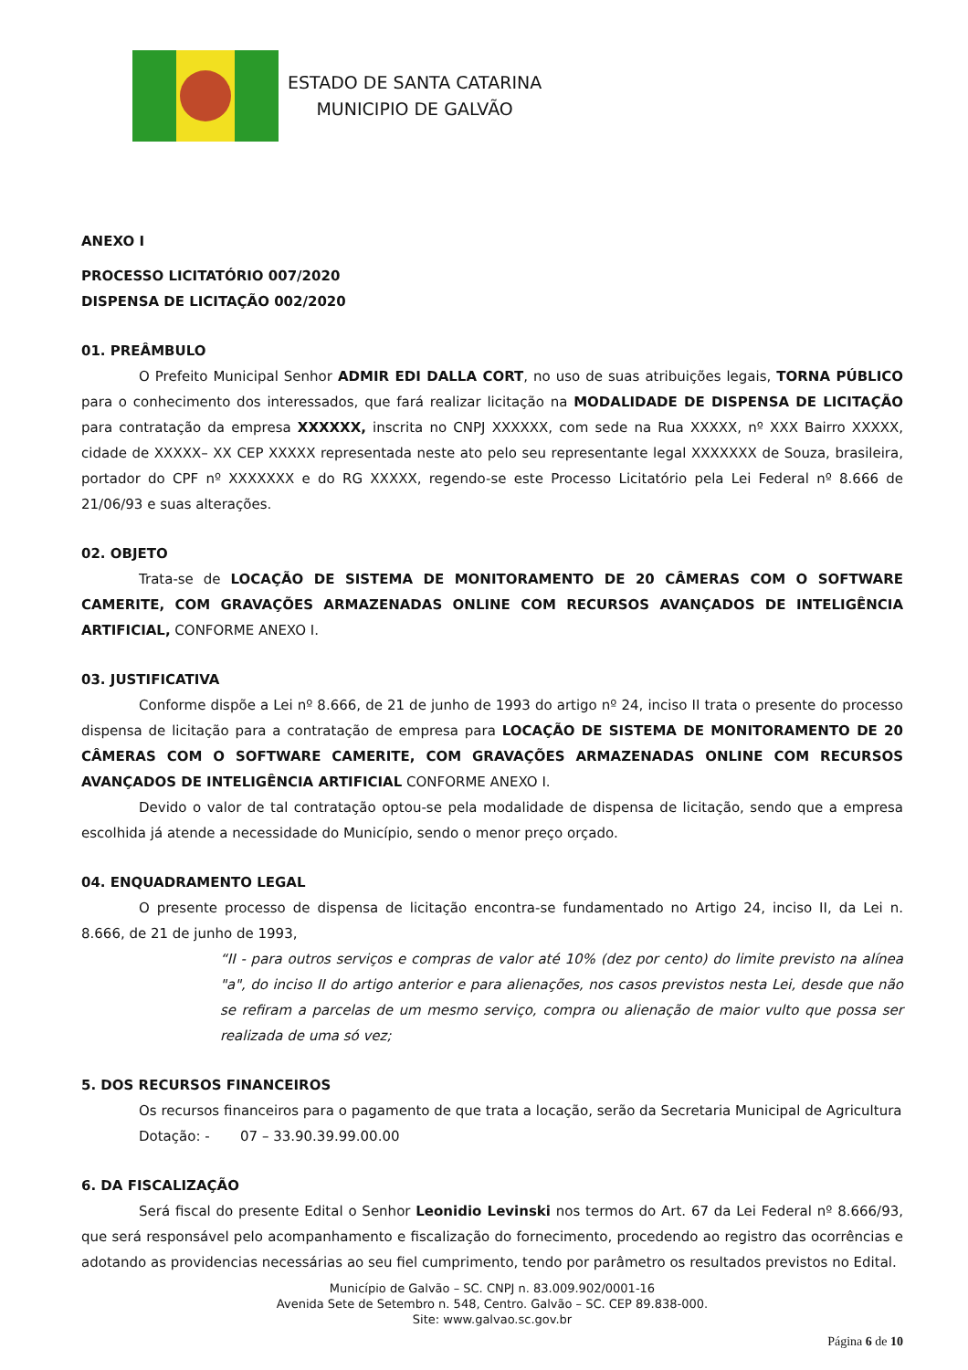ESTADO DE SANTA CATARINA
MUNICIPIO DE GALVÃO
ANEXO I
PROCESSO LICITATÓRIO 007/2020
DISPENSA DE LICITAÇÃO 002/2020
01. PREÂMBULO
O Prefeito Municipal Senhor ADMIR EDI DALLA CORT, no uso de suas atribuições legais, TORNA PÚBLICO para o conhecimento dos interessados, que fará realizar licitação na MODALIDADE DE DISPENSA DE LICITAÇÃO para contratação da empresa XXXXXX, inscrita no CNPJ XXXXXX, com sede na Rua XXXXX, nº XXX Bairro XXXXX, cidade de XXXXX– XX CEP XXXXX representada neste ato pelo seu representante legal XXXXXXX de Souza, brasileira, portador do CPF nº XXXXXXX e do RG XXXXX, regendo-se este Processo Licitatório pela Lei Federal nº 8.666 de 21/06/93 e suas alterações.
02. OBJETO
Trata-se de LOCAÇÃO DE SISTEMA DE MONITORAMENTO DE 20 CÂMERAS COM O SOFTWARE CAMERITE, COM GRAVAÇÕES ARMAZENADAS ONLINE COM RECURSOS AVANÇADOS DE INTELIGÊNCIA ARTIFICIAL, CONFORME ANEXO I.
03. JUSTIFICATIVA
Conforme dispõe a Lei nº 8.666, de 21 de junho de 1993 do artigo nº 24, inciso II trata o presente do processo dispensa de licitação para a contratação de empresa para LOCAÇÃO DE SISTEMA DE MONITORAMENTO DE 20 CÂMERAS COM O SOFTWARE CAMERITE, COM GRAVAÇÕES ARMAZENADAS ONLINE COM RECURSOS AVANÇADOS DE INTELIGÊNCIA ARTIFICIAL CONFORME ANEXO I.
Devido o valor de tal contratação optou-se pela modalidade de dispensa de licitação, sendo que a empresa escolhida já atende a necessidade do Município, sendo o menor preço orçado.
04. ENQUADRAMENTO LEGAL
O presente processo de dispensa de licitação encontra-se fundamentado no Artigo 24, inciso II, da Lei n. 8.666, de 21 de junho de 1993,
“II - para outros serviços e compras de valor até 10% (dez por cento) do limite previsto na alínea "a", do inciso II do artigo anterior e para alienações, nos casos previstos nesta Lei, desde que não se refiram a parcelas de um mesmo serviço, compra ou alienação de maior vulto que possa ser realizada de uma só vez;
5. DOS RECURSOS FINANCEIROS
Os recursos financeiros para o pagamento de que trata a locação, serão da Secretaria Municipal de Agricultura
Dotação: - 07 – 33.90.39.99.00.00
6. DA FISCALIZAÇÃO
Será fiscal do presente Edital o Senhor Leonidio Levinski nos termos do Art. 67 da Lei Federal nº 8.666/93, que será responsável pelo acompanhamento e fiscalização do fornecimento, procedendo ao registro das ocorrências e adotando as providencias necessárias ao seu fiel cumprimento, tendo por parâmetro os resultados previstos no Edital.
Município de Galvão – SC. CNPJ n. 83.009.902/0001-16
Avenida Sete de Setembro n. 548, Centro. Galvão – SC. CEP 89.838-000.
Site: www.galvao.sc.gov.br
Página 6 de 10